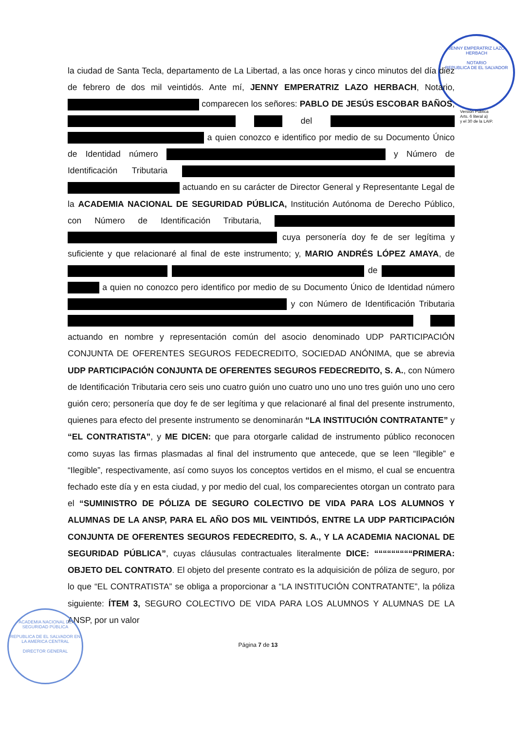JENNY EMPERATRIZ LAZO HERBACH
NOTARIO
REPUBLICA DE EL SALVADOR
Versión Pública
Arts. 6 literal a)
y el 30 de la LAIP.
la ciudad de Santa Tecla, departamento de La Libertad, a las once horas y cinco minutos del día diez de febrero de dos mil veintidós. Ante mí, JENNY EMPERATRIZ LAZO HERBACH, Notario, comparecen los señores: PABLO DE JESÚS ESCOBAR BAÑOS, del a quien conozco e identifico por medio de su Documento Único de Identidad número y Número de Identificación Tributaria actuando en su carácter de Director General y Representante Legal de la ACADEMIA NACIONAL DE SEGURIDAD PÚBLICA, Institución Autónoma de Derecho Público, con Número de Identificación Tributaria, cuya personería doy fe de ser legítima y suficiente y que relacionaré al final de este instrumento; y, MARIO ANDRÉS LÓPEZ AMAYA, de de a quien no conozco pero identifico por medio de su Documento Único de Identidad número y con Número de Identificación Tributaria actuando en nombre y representación común del asocio denominado UDP PARTICIPACIÓN CONJUNTA DE OFERENTES SEGUROS FEDECREDITO, SOCIEDAD ANÓNIMA, que se abrevia UDP PARTICIPACIÓN CONJUNTA DE OFERENTES SEGUROS FEDECREDITO, S. A., con Número de Identificación Tributaria cero seis uno cuatro guión uno cuatro uno uno uno tres guión uno uno cero guión cero; personería que doy fe de ser legítima y que relacionaré al final del presente instrumento, quienes para efecto del presente instrumento se denominarán “LA INSTITUCIÓN CONTRATANTE” y “EL CONTRATISTA”, y ME DICEN: que para otorgarle calidad de instrumento público reconocen como suyas las firmas plasmadas al final del instrumento que antecede, que se leen “Ilegible” e “Ilegible”, respectivamente, así como suyos los conceptos vertidos en el mismo, el cual se encuentra fechado este día y en esta ciudad, y por medio del cual, los comparecientes otorgan un contrato para el “SUMINISTRO DE PÓLIZA DE SEGURO COLECTIVO DE VIDA PARA LOS ALUMNOS Y ALUMNAS DE LA ANSP, PARA EL AÑO DOS MIL VEINTIDÓS, ENTRE LA UDP PARTICIPACIÓN CONJUNTA DE OFERENTES SEGUROS FEDECREDITO, S. A., Y LA ACADEMIA NACIONAL DE SEGURIDAD PÚBLICA”, cuyas cláusulas contractuales literalmente DICE: “““““““““PRIMERA: OBJETO DEL CONTRATO. El objeto del presente contrato es la adquisición de póliza de seguro, por lo que “EL CONTRATISTA” se obliga a proporcionar a “LA INSTITUCIÓN CONTRATANTE”, la póliza siguiente: ÍTEM 3, SEGURO COLECTIVO DE VIDA PARA LOS ALUMNOS Y ALUMNAS DE LA ANSP, por un valor
ACADEMIA NACIONAL DE SEGURIDAD PÚBLICA
REPUBLICA DE EL SALVADOR EN LA AMERICA CENTRAL
DIRECTOR GENERAL
Página 7 de 13